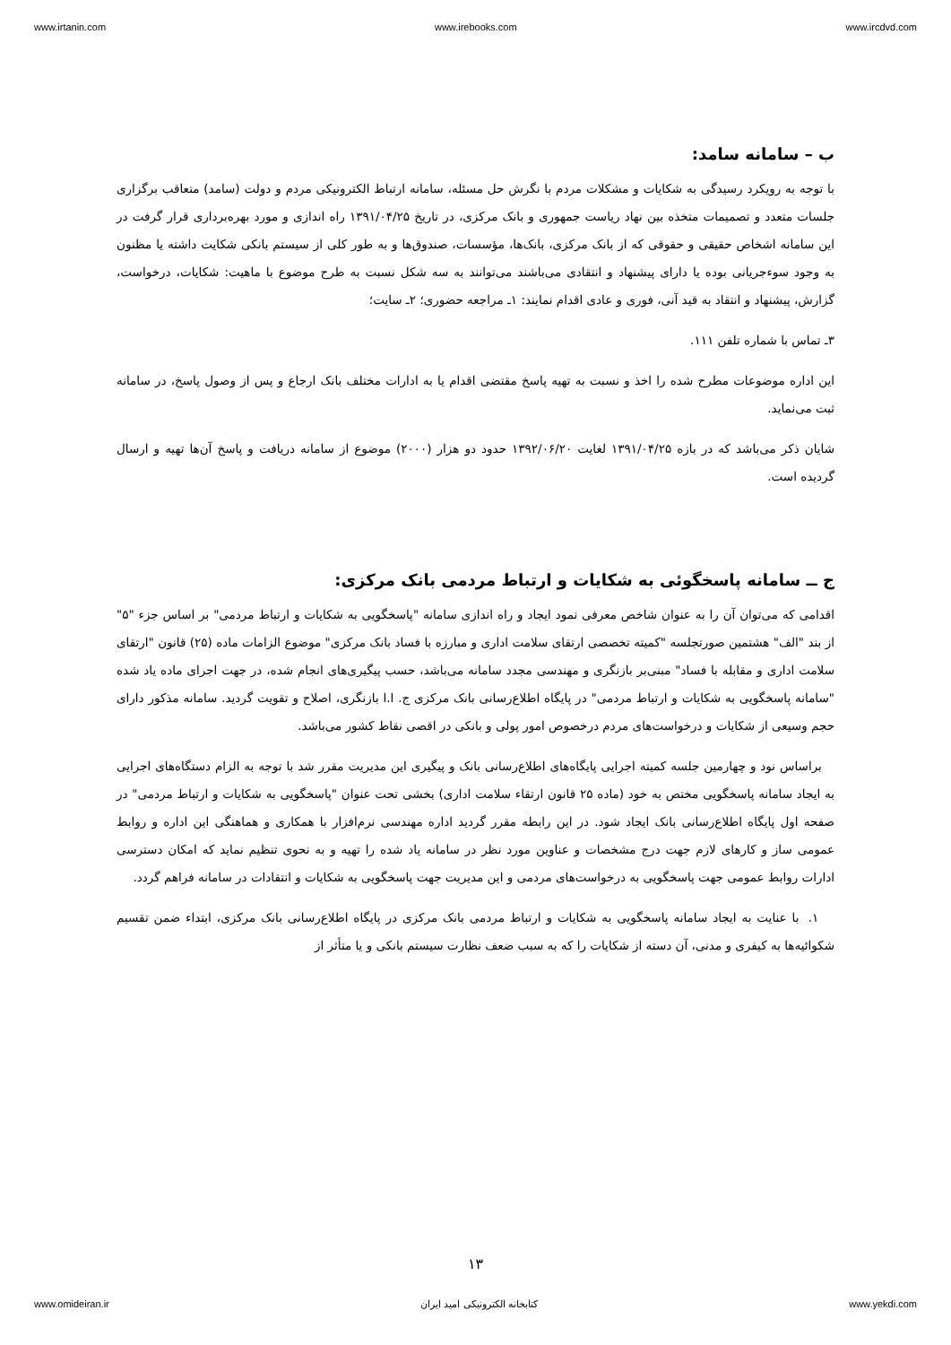www.irtanin.com www.irebooks.com www.ircdvd.com
ب – سامانه سامد:
با توجه به رویکرد رسیدگی به شکایات و مشکلات مردم با نگرش حل مسئله، سامانه ارتباط الکترونیکی مردم و دولت (سامد) متعاقب برگزاری جلسات متعدد و تصمیمات متخذه بین نهاد ریاست جمهوری و بانک مرکزی، در تاریخ ۱۳۹۱/۰۴/۲۵ راه اندازی و مورد بهره‌برداری قرار گرفت در این سامانه اشخاص حقیقی و حقوقی که از بانک مرکزی، بانک‌ها، مؤسسات، صندوق‌ها و به طور کلی از سیستم بانکی شکایت داشته یا مظنون به وجود سوءجریانی بوده یا دارای پیشنهاد و انتقادی می‌باشند می‌توانند به سه شکل نسبت به طرح موضوع با ماهیت: شکایات، درخواست، گزارش، پیشنهاد و انتقاد به قید آنی، فوری و عادی اقدام نمایند: ۱ـ مراجعه حضوری؛ ۲ـ سایت؛
۳ـ تماس با شماره تلفن ۱۱۱.
این اداره موضوعات مطرح شده را اخذ و نسبت به تهیه پاسخ مقتضی اقدام یا به ادارات مختلف بانک ارجاع و پس از وصول پاسخ، در سامانه ثبت می‌نماید.
شایان ذکر می‌باشد که در بازه ۱۳۹۱/۰۴/۲۵ لغایت ۱۳۹۲/۰۶/۲۰ حدود دو هزار (۲۰۰۰) موضوع از سامانه دریافت و پاسخ آن‌ها تهیه و ارسال گردیده است.
ج ــ سامانه پاسخگوئی به شکایات و ارتباط مردمی بانک مرکزی:
اقدامی که می‌توان آن را به عنوان شاخص معرفی نمود ایجاد و راه اندازی سامانه "پاسخگویی به شکایات و ارتباط مردمی" بر اساس جزء "۵" از بند "الف" هشتمین صورتجلسه "کمیته تخصصی ارتقای سلامت اداری و مبارزه با فساد بانک مرکزی" موضوع الزامات ماده (۲۵) قانون "ارتقای سلامت اداری و مقابله با فساد" مبنی‌بر بازنگری و مهندسی مجدد سامانه می‌باشد، حسب پیگیری‌های انجام شده، در جهت اجرای ماده یاد شده "سامانه پاسخگویی به شکایات و ارتباط مردمی" در پایگاه اطلاع‌رسانی بانک مرکزی ج. ا.ا بازنگری، اصلاح و تقویت گردید. سامانه مذکور دارای حجم وسیعی از شکایات و درخواست‌های مردم درخصوص امور پولی و بانکی در اقصی نقاط کشور می‌باشد.
براساس نود و چهارمین جلسه کمیته اجرایی پایگاه‌های اطلاع‌رسانی بانک و پیگیری این مدیریت مقرر شد با توجه به الزام دستگاه‌های اجرایی به ایجاد سامانه پاسخگویی مختص به خود (ماده ۲۵ قانون ارتقاء سلامت اداری) بخشی تحت عنوان "پاسخگویی به شکایات و ارتباط مردمی" در صفحه اول پایگاه اطلاع‌رسانی بانک ایجاد شود. در این رابطه مقرر گردید اداره مهندسی نرم‌افزار با همکاری و هماهنگی این اداره و روابط عمومی ساز و کارهای لازم جهت درج مشخصات و عناوین مورد نظر در سامانه یاد شده را تهیه و به نحوی تنظیم نماید که امکان دسترسی ادارات روابط عمومی جهت پاسخگویی به درخواست‌های مردمی و این مدیریت جهت پاسخگویی به شکایات و انتقادات در سامانه فراهم گردد.
۱. با عنایت به ایجاد سامانه پاسخگویی به شکایات و ارتباط مردمی بانک مرکزی در پایگاه اطلاع‌رسانی بانک مرکزی، ابتداء ضمن تقسیم شکوائیه‌ها به کیفری و مدنی، آن دسته از شکایات را که به سبب ضعف نظارت سیستم بانکی و یا متأثر از
۱۳
www.omideiran.ir کتابخانه الکترونیکی امید ایران www.yekdi.com